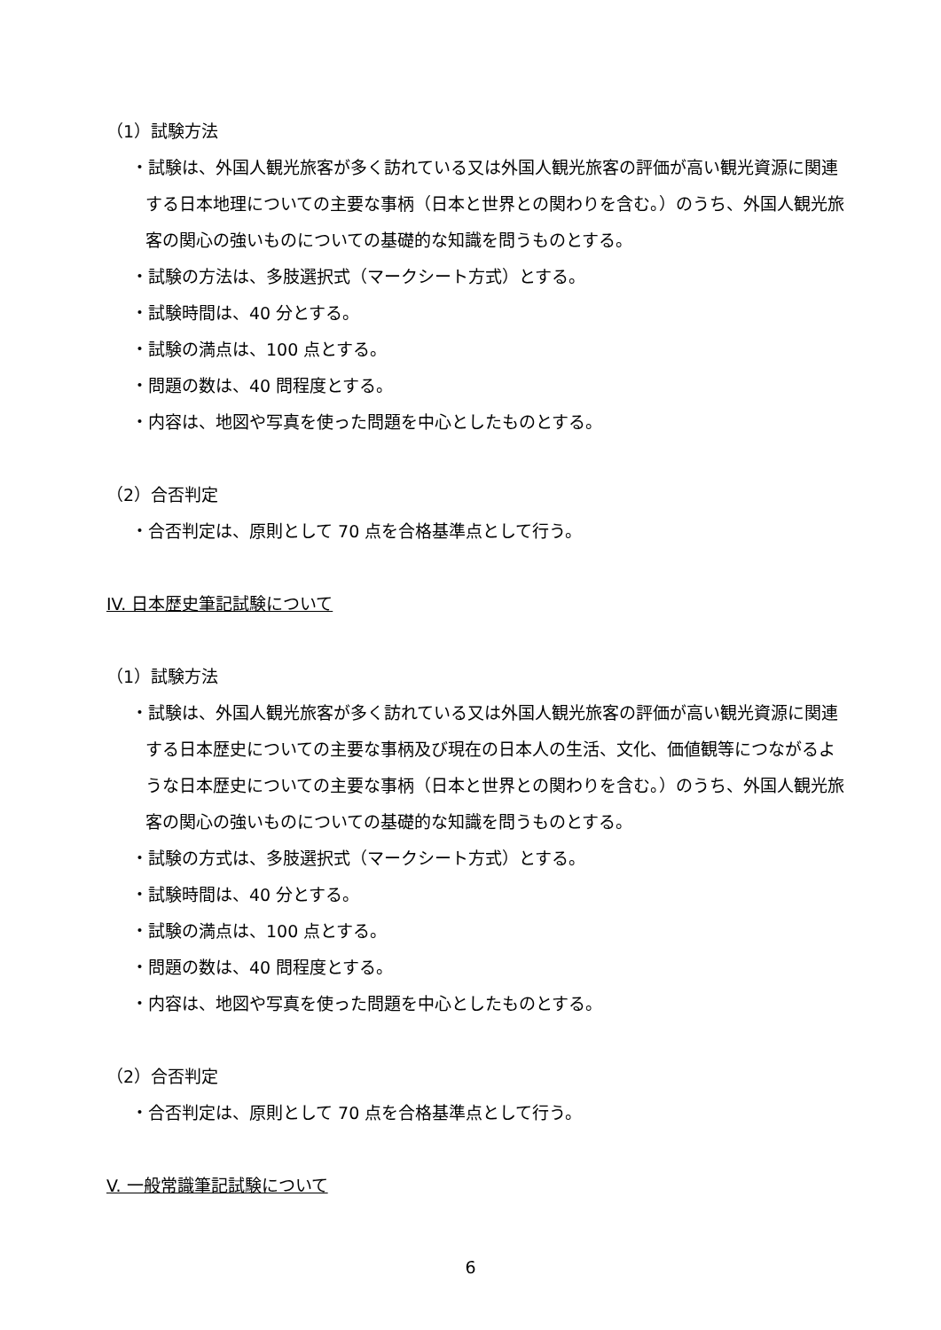（1）試験方法
・試験は、外国人観光旅客が多く訪れている又は外国人観光旅客の評価が高い観光資源に関連する日本地理についての主要な事柄（日本と世界との関わりを含む。）のうち、外国人観光旅客の関心の強いものについての基礎的な知識を問うものとする。
・試験の方法は、多肢選択式（マークシート方式）とする。
・試験時間は、40 分とする。
・試験の満点は、100 点とする。
・問題の数は、40 問程度とする。
・内容は、地図や写真を使った問題を中心としたものとする。
（2）合否判定
・合否判定は、原則として 70 点を合格基準点として行う。
IV. 日本歴史筆記試験について
（1）試験方法
・試験は、外国人観光旅客が多く訪れている又は外国人観光旅客の評価が高い観光資源に関連する日本歴史についての主要な事柄及び現在の日本人の生活、文化、価値観等につながるような日本歴史についての主要な事柄（日本と世界との関わりを含む。）のうち、外国人観光旅客の関心の強いものについての基礎的な知識を問うものとする。
・試験の方式は、多肢選択式（マークシート方式）とする。
・試験時間は、40 分とする。
・試験の満点は、100 点とする。
・問題の数は、40 問程度とする。
・内容は、地図や写真を使った問題を中心としたものとする。
（2）合否判定
・合否判定は、原則として 70 点を合格基準点として行う。
V. 一般常識筆記試験について
6